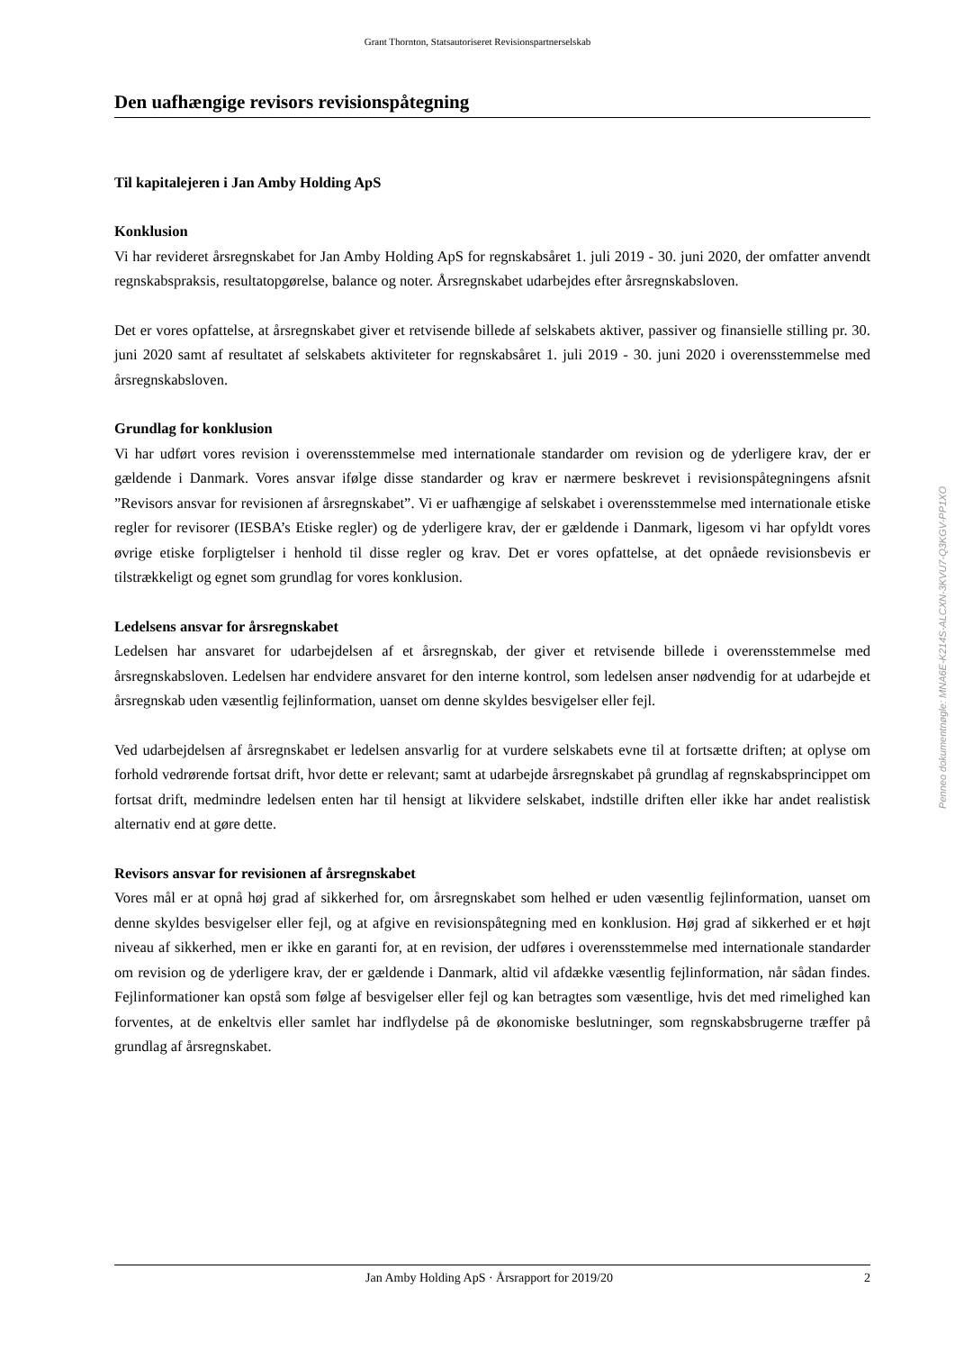Grant Thornton, Statsautoriseret Revisionspartnerselskab
Den uafhængige revisors revisionspåtegning
Til kapitalejeren i Jan Amby Holding ApS
Konklusion
Vi har revideret årsregnskabet for Jan Amby Holding ApS for regnskabsåret 1. juli 2019 - 30. juni 2020, der omfatter anvendt regnskabspraksis, resultatopgørelse, balance og noter. Årsregnskabet udarbejdes efter årsregnskabsloven.
Det er vores opfattelse, at årsregnskabet giver et retvisende billede af selskabets aktiver, passiver og finansielle stilling pr. 30. juni 2020 samt af resultatet af selskabets aktiviteter for regnskabsåret 1. juli 2019 - 30. juni 2020 i overensstemmelse med årsregnskabsloven.
Grundlag for konklusion
Vi har udført vores revision i overensstemmelse med internationale standarder om revision og de yderligere krav, der er gældende i Danmark. Vores ansvar ifølge disse standarder og krav er nærmere beskrevet i revisionspåtegningens afsnit ”Revisors ansvar for revisionen af årsregnskabet”. Vi er uafhængige af selskabet i overensstemmelse med internationale etiske regler for revisorer (IESBA’s Etiske regler) og de yderligere krav, der er gældende i Danmark, ligesom vi har opfyldt vores øvrige etiske forpligtelser i henhold til disse regler og krav. Det er vores opfattelse, at det opnåede revisionsbevis er tilstrækkeligt og egnet som grundlag for vores konklusion.
Ledelsens ansvar for årsregnskabet
Ledelsen har ansvaret for udarbejdelsen af et årsregnskab, der giver et retvisende billede i overensstemmelse med årsregnskabsloven. Ledelsen har endvidere ansvaret for den interne kontrol, som ledelsen anser nødvendig for at udarbejde et årsregnskab uden væsentlig fejlinformation, uanset om denne skyldes besvigelser eller fejl.
Ved udarbejdelsen af årsregnskabet er ledelsen ansvarlig for at vurdere selskabets evne til at fortsætte driften; at oplyse om forhold vedrørende fortsat drift, hvor dette er relevant; samt at udarbejde årsregnskabet på grundlag af regnskabsprincippet om fortsat drift, medmindre ledelsen enten har til hensigt at likvidere selskabet, indstille driften eller ikke har andet realistisk alternativ end at gøre dette.
Revisors ansvar for revisionen af årsregnskabet
Vores mål er at opnå høj grad af sikkerhed for, om årsregnskabet som helhed er uden væsentlig fejlinformation, uanset om denne skyldes besvigelser eller fejl, og at afgive en revisionspåtegning med en konklusion. Høj grad af sikkerhed er et højt niveau af sikkerhed, men er ikke en garanti for, at en revision, der udføres i overensstemmelse med internationale standarder om revision og de yderligere krav, der er gældende i Danmark, altid vil afdække væsentlig fejlinformation, når sådan findes. Fejlinformationer kan opstå som følge af besvigelser eller fejl og kan betragtes som væsentlige, hvis det med rimelighed kan forventes, at de enkeltvis eller samlet har indflydelse på de økonomiske beslutninger, som regnskabsbrugerne træffer på grundlag af årsregnskabet.
Jan Amby Holding ApS · Årsrapport for 2019/20 2
Penneo dokumentnøgle: MNA6E-K214S-ALCXN-3KVU7-Q3KGV-PP1XO